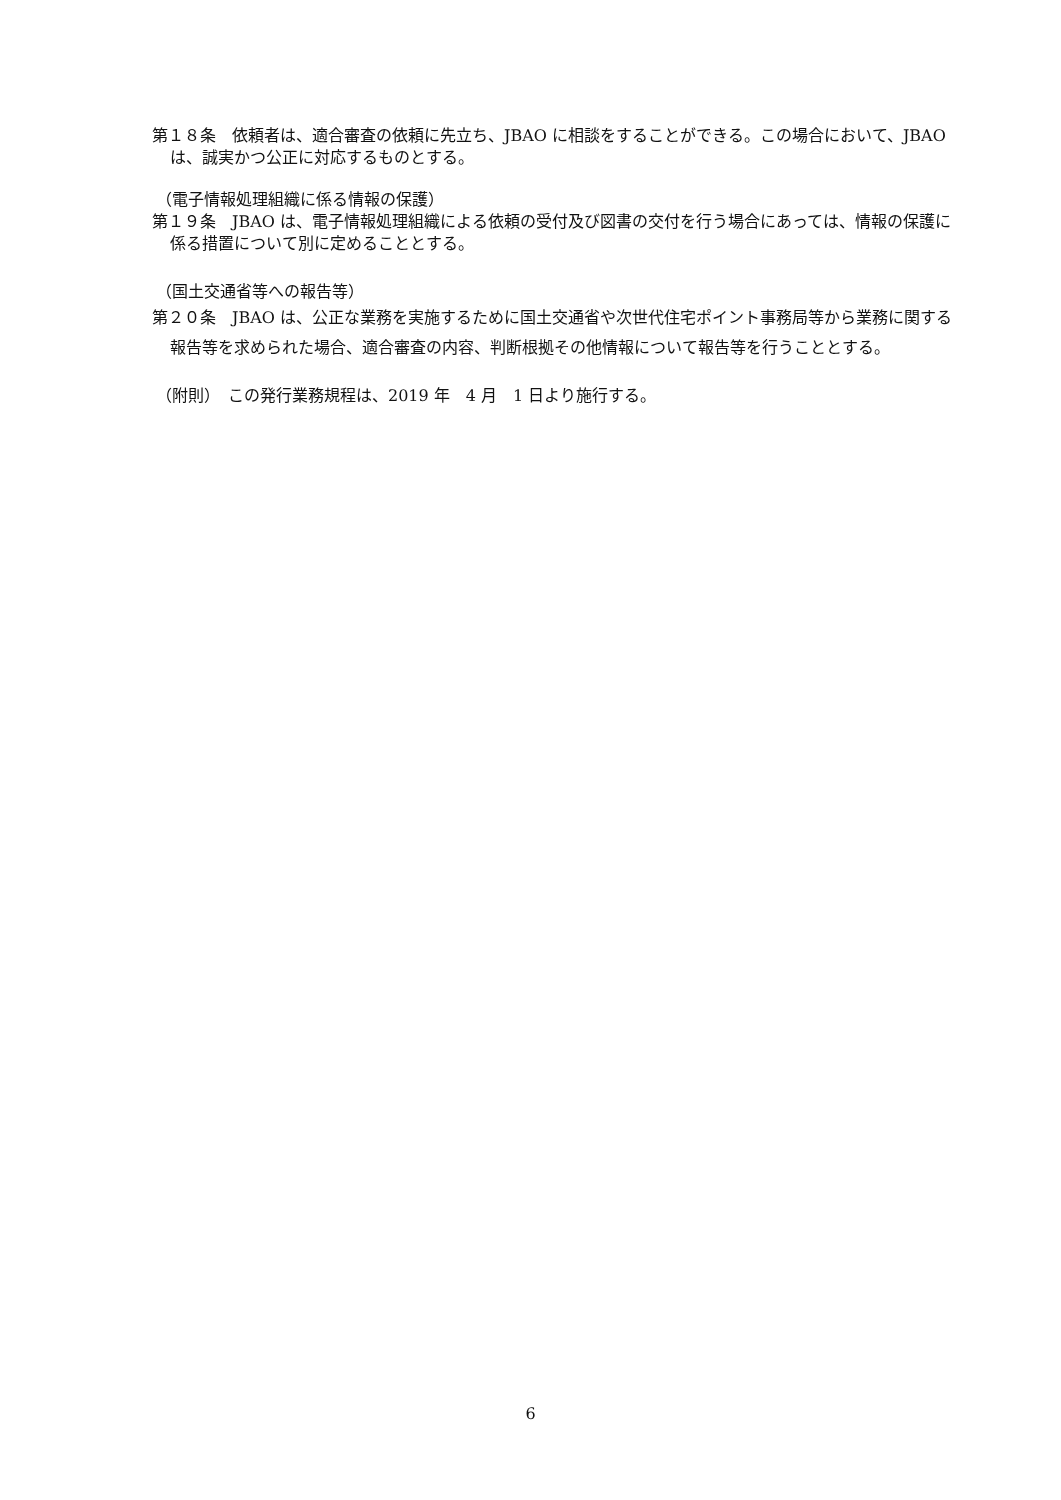第１８条　依頼者は、適合審査の依頼に先立ち、JBAO に相談をすることができる。この場合において、JBAO は、誠実かつ公正に対応するものとする。
（電子情報処理組織に係る情報の保護）
第１９条　JBAO は、電子情報処理組織による依頼の受付及び図書の交付を行う場合にあっては、情報の保護に係る措置について別に定めることとする。
（国土交通省等への報告等）
第２０条　JBAO は、公正な業務を実施するために国土交通省や次世代住宅ポイント事務局等から業務に関する報告等を求められた場合、適合審査の内容、判断根拠その他情報について報告等を行うこととする。
（附則）　この発行業務規程は、2019 年　4 月　1 日より施行する。
6